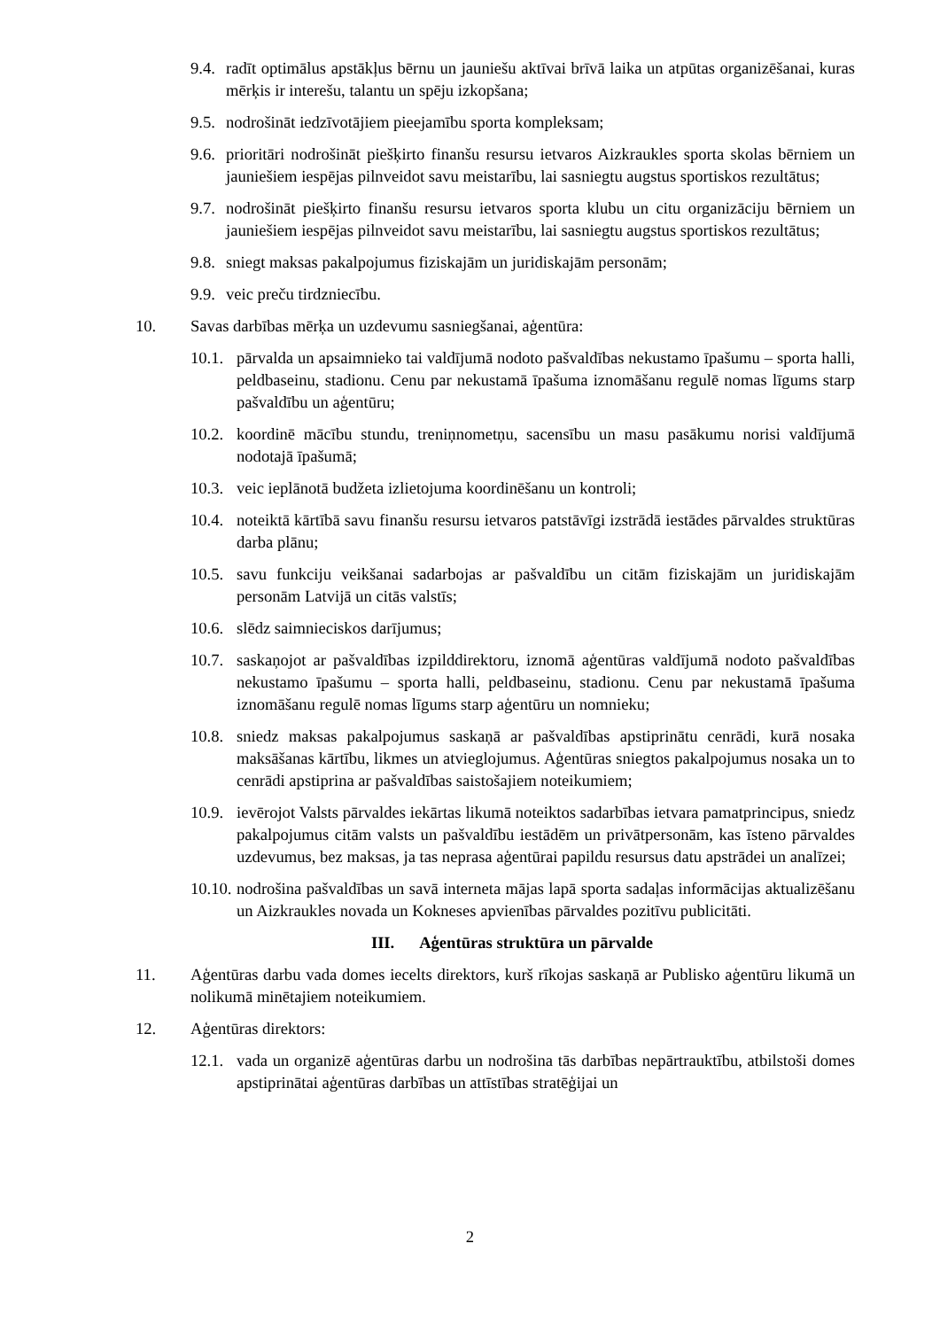9.4. radīt optimālus apstākļus bērnu un jauniešu aktīvai brīvā laika un atpūtas organizēšanai, kuras mērķis ir interešu, talantu un spēju izkopšana;
9.5. nodrošināt iedzīvotājiem pieejamību sporta kompleksam;
9.6. prioritāri nodrošināt piešķirto finanšu resursu ietvaros Aizkraukles sporta skolas bērniem un jauniešiem iespējas pilnveidot savu meistarību, lai sasniegtu augstus sportiskos rezultātus;
9.7. nodrošināt piešķirto finanšu resursu ietvaros sporta klubu un citu organizāciju bērniem un jauniešiem iespējas pilnveidot savu meistarību, lai sasniegtu augstus sportiskos rezultātus;
9.8. sniegt maksas pakalpojumus fiziskajām un juridiskajām personām;
9.9. veic preču tirdzniecību.
10. Savas darbības mērķa un uzdevumu sasniegšanai, aģentūra:
10.1. pārvalda un apsaimnieko tai valdījumā nodoto pašvaldības nekustamo īpašumu – sporta halli, peldbaseinu, stadionu. Cenu par nekustamā īpašuma iznomāšanu regulē nomas līgums starp pašvaldību un aģentūru;
10.2. koordinē mācību stundu, treniņnometņu, sacensību un masu pasākumu norisi valdījumā nodotajā īpašumā;
10.3. veic ieplānotā budžeta izlietojuma koordinēšanu un kontroli;
10.4. noteiktā kārtībā savu finanšu resursu ietvaros patstāvīgi izstrādā iestādes pārvaldes struktūras darba plānu;
10.5. savu funkciju veikšanai sadarbojas ar pašvaldību un citām fiziskajām un juridiskajām personām Latvijā un citās valstīs;
10.6. slēdz saimnieciskos darījumus;
10.7. saskaņojot ar pašvaldības izpilddirektoru, iznomā aģentūras valdījumā nodoto pašvaldības nekustamo īpašumu – sporta halli, peldbaseinu, stadionu. Cenu par nekustamā īpašuma iznomāšanu regulē nomas līgums starp aģentūru un nomnieku;
10.8. sniedz maksas pakalpojumus saskaņā ar pašvaldības apstiprinātu cenrādi, kurā nosaka maksāšanas kārtību, likmes un atvieglojumus. Aģentūras sniegtos pakalpojumus nosaka un to cenrādi apstiprina ar pašvaldības saistošajiem noteikumiem;
10.9. ievērojot Valsts pārvaldes iekārtas likumā noteiktos sadarbības ietvara pamatprincipus, sniedz pakalpojumus citām valsts un pašvaldību iestādēm un privātpersonām, kas īsteno pārvaldes uzdevumus, bez maksas, ja tas neprasa aģentūrai papildu resursus datu apstrādei un analīzei;
10.10. nodrošina pašvaldības un savā interneta mājas lapā sporta sadaļas informācijas aktualizēšanu un Aizkraukles novada un Kokneses apvienības pārvaldes pozitīvu publicitāti.
III. Aģentūras struktūra un pārvalde
11. Aģentūras darbu vada domes iecelts direktors, kurš rīkojas saskaņā ar Publisko aģentūru likumā un nolikumā minētajiem noteikumiem.
12. Aģentūras direktors:
12.1. vada un organizē aģentūras darbu un nodrošina tās darbības nepārtrauktību, atbilstoši domes apstiprinātai aģentūras darbības un attīstības stratēģijai un
2